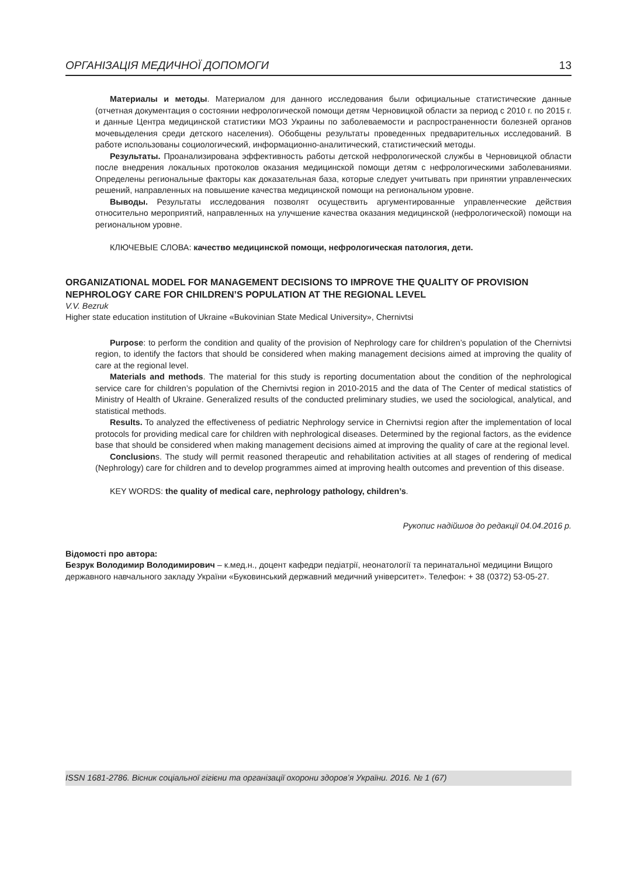ОРГАНІЗАЦІЯ МЕДИЧНОЇ ДОПОМОГИ 13
Материалы и методы. Материалом для данного исследования были официальные статистические данные (отчетная документация о состоянии нефрологической помощи детям Черновицкой области за период с 2010 г. по 2015 г. и данные Центра медицинской статистики МОЗ Украины по заболеваемости и распространенности болезней органов мочевыделения среди детского населения). Обобщены результаты проведенных предварительных исследований. В работе использованы социологический, информационно-аналитический, статистический методы.
Результаты. Проанализирована эффективность работы детской нефрологической службы в Черновицкой области после внедрения локальных протоколов оказания медицинской помощи детям с нефрологическими заболеваниями. Определены региональные факторы как доказательная база, которые следует учитывать при принятии управленческих решений, направленных на повышение качества медицинской помощи на региональном уровне.
Выводы. Результаты исследования позволят осуществить аргументированные управленческие действия относительно мероприятий, направленных на улучшение качества оказания медицинской (нефрологической) помощи на региональном уровне.
КЛЮЧЕВЫЕ СЛОВА: качество медицинской помощи, нефрологическая патология, дети.
ORGANIZATIONAL MODEL FOR MANAGEMENT DECISIONS TO IMPROVE THE QUALITY OF PROVISION NEPHROLOGY CARE FOR CHILDREN’S POPULATION AT THE REGIONAL LEVEL
V.V. Bezruk
Higher state education institution of Ukraine «Bukovinian State Medical University», Chernivtsi
Purpose: to perform the condition and quality of the provision of Nephrology care for children’s population of the Chernivtsi region, to identify the factors that should be considered when making management decisions aimed at improving the quality of care at the regional level.
Materials and methods. The material for this study is reporting documentation about the condition of the nephrological service care for children’s population of the Chernivtsi region in 2010-2015 and the data of The Center of medical statistics of Ministry of Health of Ukraine. Generalized results of the conducted preliminary studies, we used the sociological, analytical, and statistical methods.
Results. To analyzed the effectiveness of pediatric Nephrology service in Chernivtsi region after the implementation of local protocols for providing medical care for children with nephrological diseases. Determined by the regional factors, as the evidence base that should be considered when making management decisions aimed at improving the quality of care at the regional level.
Conclusions. The study will permit reasoned therapeutic and rehabilitation activities at all stages of rendering of medical (Nephrology) care for children and to develop programmes aimed at improving health outcomes and prevention of this disease.
KEY WORDS: the quality of medical care, nephrology pathology, children’s.
Рукопис надійшов до редакції 04.04.2016 р.
Відомості про автора:
Безрук Володимир Володимирович – к.мед.н., доцент кафедри педіатрії, неонатології та перинатальної медицини Вищого державного навчального закладу України «Буковинський державний медичний університет». Телефон: + 38 (0372) 53-05-27.
ISSN 1681-2786. Вісник соціальної гігієни та організації охорони здоров’я України. 2016. № 1 (67)